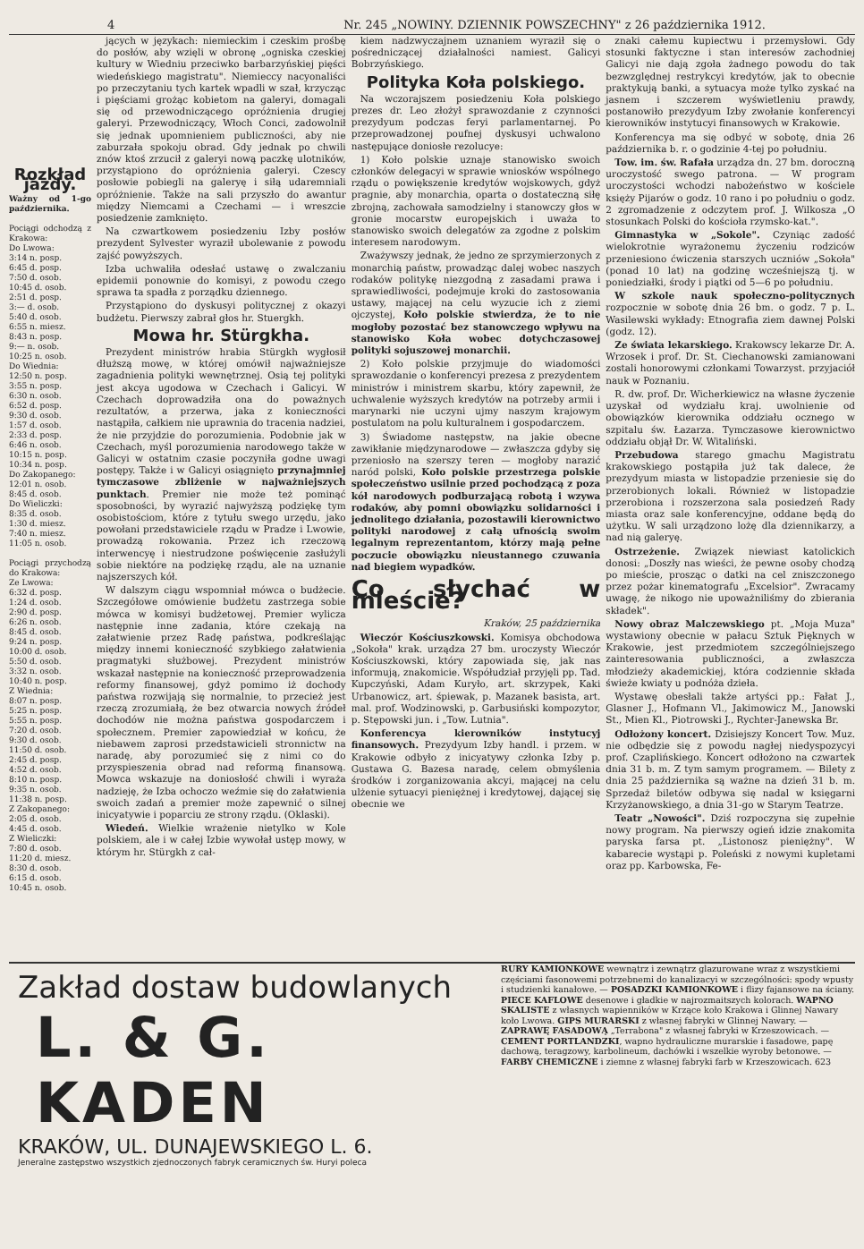4 Nr. 245 „NOWINY. DZIENNIK POWSZECHNY" z 26 października 1912.
Rozkład jazdy.
Ważny od 1-go października.
Pociągi odchodzą z Krakowa:
Do Lwowa:
3:14 n. posp.
6:45 d. posp.
7:50 d. osob.
10:45 d. osob.
2:51 d. posp.
3:— d. osob.
5:40 d. osob.
6:55 n. miesz.
8:43 n. posp.
9:— n. osob.
10:25 n. osob.
Do Wiednia:
12:50 n. posp.
3:55 n. posp.
6:30 n. osob.
6:52 d. posp.
9:30 d. osob.
1:57 d. osob.
2:33 d. posp.
6:46 n. osob.
10:15 n. posp.
10:34 n. posp.
Do Zakopanego:
12:01 n. osob.
8:45 d. osob.
Do Wieliczki:
8:35 d. osob.
1:30 d. miesz.
7:40 n. miesz.
11:05 n. osob.
Pociągi przychodzą do Krakowa:
Ze Lwowa:
6:32 d. posp.
1:24 d. osob.
2:90 d. posp.
6:26 n. osob.
8:45 d. osob.
9:24 n. posp.
10:00 d. osob.
5:50 d. osob.
3:32 n. osob.
10:40 n. posp.
Z Wiednia:
8:07 n. posp.
5:25 n. posp.
5:55 n. posp.
7:20 d. osob.
9:30 d. osob.
11:50 d. osob.
2:45 d. posp.
4:52 d. osob.
8:10 n. posp.
9:35 n. osob.
11:38 n. posp.
Z Zakopanego:
2:05 d. osob.
4:45 d. osob.
Z Wieliczki:
7:80 d. osob.
11:20 d. miesz.
8:30 d. osob.
6:15 d. osob.
10:45 n. osob.
jących w językach: niemieckim i czeskim prośbę do posłów, aby wzięli w obronę „ogniska czeskiej kultury w Wiedniu przeciwko barbarzyńskiej pięści wiedeńskiego magistratu". Niemieccy nacyonaliści po przeczytaniu tych kartek wpadli w szał, krzycząc i pięściami grożąc kobietom na galeryi, domagali się od przewodniczącego opróżnienia drugiej galeryi. Przewodniczący, Włoch Conci, zadowolnił się jednak upomnieniem publiczności, aby nie zaburzała spokoju obrad. Gdy jednak po chwili znów ktoś zrzucił z galeryi nową paczkę ulotników, przystąpiono do opróżnienia galeryi. Czescy posłowie pobiegli na galeryę i siłą udaremniali opróżnienie. Także na sali przyszło do awantur między Niemcami a Czechami — i wreszcie posiedzenie zamknięto.
Na czwartkowem posiedzeniu Izby posłów prezydent Sylvester wyraził ubolewanie z powodu zajść powyższych.
Izba uchwaliła odesłać ustawę o zwalczaniu epidemii ponownie do komisyi, z powodu czego sprawa ta spadła z porządku dziennego.
Przystąpiono do dyskusyi politycznej z okazyi budżetu. Pierwszy zabrał głos hr. Stuergkh.
Mowa hr. Stürgkha.
Prezydent ministrów hrabia Stürgkh wygłosił dłuższą mowę, w której omówił najważniejsze zagadnienia polityki wewnętrznej. Osią tej polityki jest akcya ugodowa w Czechach i Galicyi. W Czechach doprowadziła ona do poważnych rezultatów, a przerwa, jaka z konieczności nastąpiła, całkiem nie uprawnia do tracenia nadziei, że nie przyjdzie do porozumienia. Podobnie jak w Czechach, myśl porozumienia narodowego także w Galicyi w ostatnim czasie poczyniła godne uwagi postępy. Także i w Galicyi osiągnięto przynajmniej tymczasowe zbliżenie w najważniejszych punktach. Premier nie może też pominąć sposobności, by wyrazić najwyższą podziękę tym osobistościom, które z tytułu swego urzędu, jako powołani przedstawiciele rządu w Pradze i Lwowie, prowadzą rokowania. Przez ich rzeczową interwencyę i niestrudzone poświęcenie zasłużyli sobie niektóre na podziękę rządu, ale na uznanie najszerszych kół.
W dalszym ciągu wspomniał mówca o budżecie. Szczegółowe omówienie budżetu zastrzega sobie mówca w komisyi budżetowej. Premier wylicza następnie inne zadania, które czekają na załatwienie przez Radę państwa, podkreślając między innemi konieczność szybkiego załatwienia pragmatyki służbowej. Prezydent ministrów wskazał następnie na konieczność przeprowadzenia reformy finansowej, gdyż pomimo iż dochody państwa rozwijają się normalnie, to przecież jest rzeczą zrozumiałą, że bez otwarcia nowych źródeł dochodów nie można państwa gospodarczem i społecznem. Premier zapowiedział w końcu, że niebawem zaprosi przedstawicieli stronnictw na naradę, aby porozumieć się z nimi co do przyspieszenia obrad nad reformą finansową. Mowca wskazuje na doniosłość chwili i wyraża nadzieję, że Izba ochoczo weźmie się do załatwienia swoich zadań a premier może zapewnić o silnej inicyatywie i poparciu ze strony rządu. (Oklaski).
Wiedeń. Wielkie wrażenie nietylko w Kole polskiem, ale i w całej Izbie wywołał ustęp mowy, w którym hr. Stürgkh z cał-
kiem nadzwyczajnem uznaniem wyraził się o pośredniczącej działalności namiest. Galicyi Bobrzyńskiego.
Polityka Koła polskiego.
Na wczorajszem posiedzeniu Koła polskiego prezes dr. Leo złożył sprawozdanie z czynności prezydyum podczas feryi parlamentarnej. Po przeprowadzonej poufnej dyskusyi uchwalono następujące doniosłe rezolucye:
1) Koło polskie uznaje stanowisko swoich członków delegacyi w sprawie wniosków wspólnego rządu o powiększenie kredytów wojskowych, gdyż pragnie, aby monarchia, oparta o dostateczną siłę zbrojną, zachowała samodzielny i stanowczy głos w gronie mocarstw europejskich i uważa to stanowisko swoich delegatów za zgodne z polskim interesem narodowym.
Zważywszy jednak, że jedno ze sprzymierzonych z monarchią państw, prowadząc dalej wobec naszych rodaków politykę niezgodną z zasadami prawa i sprawiedliwości, podejmuje kroki do zastosowania ustawy, mającej na celu wyzucie ich z ziemi ojczystej, Koło polskie stwierdza, że to nie mogłoby pozostać bez stanowczego wpływu na stanowisko Koła wobec dotychczasowej polityki sojuszowej monarchii.
2) Koło polskie przyjmuje do wiadomości sprawozdanie o konferencyi prezesa z prezydentem ministrów i ministrem skarbu, który zapewnił, że uchwalenie wyższych kredytów na potrzeby armii i marynarki nie uczyni ujmy naszym krajowym postulatom na polu kulturalnem i gospodarczem.
3) Świadome następstw, na jakie obecne zawikłanie międzynarodowe — zwłaszcza gdyby się przeniosło na szerszy teren — mogłoby narazić naród polski, Koło polskie przestrzega polskie społeczeństwo usilnie przed pochodzącą z poza kół narodowych podburzającą robotą i wzywa rodaków, aby pomni obowiązku solidarności i jednolitego działania, pozostawili kierownictwo polityki narodowej z całą ufnością swoim legalnym reprezentantom, którzy mają pełne poczucie obowiązku nieustannego czuwania nad biegiem wypadków.
Co słychać w mieście?
Kraków, 25 października
Wieczór Kościuszkowski. Komisya obchodowa „Sokoła" krak. urządza 27 bm. uroczysty Wieczór Kościuszkowski, który zapowiada się, jak nas informują, znakomicie. Współudział przyjęli pp. Tad. Kupczyński, Adam Kuryło, art. skrzypek, Kaki Urbanowicz, art. śpiewak, p. Mazanek basista, art. mal. prof. Wodzinowski, p. Garbusiński kompozytor, p. Stępowski jun. i „Tow. Lutnia".
Konferencya kierowników instytucyj finansowych. Prezydyum Izby handl. i przem. w Krakowie odbyło z inicyatywy członka Izby p. Gustawa G. Bazesa naradę, celem obmyślenia środków i zorganizowania akcyi, mającej na celu ulżenie sytuacyi pieniężnej i kredytowej, dającej się obecnie we
znaki całemu kupiectwu i przemysłowi. Gdy stosunki faktyczne i stan interesów zachodniej Galicyi nie dają zgoła żadnego powodu do tak bezwzględnej restrykcyi kredytów, jak to obecnie praktykują banki, a sytuacya może tylko zyskać na jasnem i szczerem wyświetleniu prawdy, postanowiło prezydyum Izby zwołanie konferencyi kierowników instytucyi finansowych w Krakowie.
Konferencya ma się odbyć w sobotę, dnia 26 października b. r. o godzinie 4-tej po południu.
Tow. im. św. Rafała urządza dn. 27 bm. doroczną uroczystość swego patrona. — W program uroczystości wchodzi nabożeństwo w kościele księży Pijarów o godz. 10 rano i po południu o godz. 2 zgromadzenie z odczytem prof. J. Wilkosza „O stosunkach Polski do kościoła rzymsko-kat.".
Gimnastyka w „Sokole". Czyniąc zadość wielokrotnie wyrażonemu życzeniu rodziców przeniesiono ćwiczenia starszych uczniów „Sokoła" (ponad 10 lat) na godzinę wcześniejszą tj. w poniedziałki, środy i piątki od 5—6 po południu.
W szkole nauk społeczno-politycznych rozpocznie w sobotę dnia 26 bm. o godz. 7 p. L. Wasilewski wykłady: Etnografia ziem dawnej Polski (godz. 12).
Ze świata lekarskiego. Krakowscy lekarze Dr. A. Wrzosek i prof. Dr. St. Ciechanowski zamianowani zostali honorowymi członkami Towarzyst. przyjaciół nauk w Poznaniu.
R. dw. prof. Dr. Wicherkiewicz na własne życzenie uzyskał od wydziału kraj. uwolnienie od obowiązków kierownika oddziału ocznego w szpitalu św. Łazarza. Tymczasowe kierownictwo oddziału objął Dr. W. Witaliński.
Przebudowa starego gmachu Magistratu krakowskiego postąpiła już tak dalece, że prezydyum miasta w listopadzie przeniesie się do przerobionych lokali. Również w listopadzie przerobiona i rozszerzona sala posiedzeń Rady miasta oraz sale konferencyjne, oddane będą do użytku. W sali urządzono lożę dla dziennikarzy, a nad nią galeryę.
Ostrzeżenie. Związek niewiast katolickich donosi: „Doszły nas wieści, że pewne osoby chodzą po mieście, prosząc o datki na cel zniszczonego przez pożar kinematografu „Excelsior". Zwracamy uwagę, że nikogo nie upoważniliśmy do zbierania składek".
Nowy obraz Malczewskiego pt. „Moja Muza" wystawiony obecnie w pałacu Sztuk Pięknych w Krakowie, jest przedmiotem szczególniejszego zainteresowania publiczności, a zwłaszcza młodzieży akademickiej, która codziennie składa świeże kwiaty u podnóża dzieła.
Wystawę obesłali także artyści pp.: Fałat J., Glasner J., Hofmann Vl., Jakimowicz M., Janowski St., Mien Kl., Piotrowski J., Rychter-Janewska Br.
Odłożony koncert. Dzisiejszy Koncert Tow. Muz. nie odbędzie się z powodu nagłej niedyspozycyi prof. Czaplińskiego. Koncert odłożono na czwartek dnia 31 b. m. Z tym samym programem. — Bilety z dnia 25 października są ważne na dzień 31 b. m. Sprzedaż biletów odbywa się nadal w księgarni Krzyżanowskiego, a dnia 31-go w Starym Teatrze.
Teatr „Nowości". Dziś rozpoczyna się zupełnie nowy program. Na pierwszy ogień idzie znakomita paryska farsa pt. „Listonosz pieniężny". W kabarecie wystąpi p. Poleński z nowymi kupletami oraz pp. Karbowska, Fe-
Zakład dostaw budowlanych
L. & G. KADEN
KRAKÓW, UL. DUNAJEWSKIEGO L. 6.
Jeneralne zastępstwo wszystkich zjednoczonych fabryk ceramicznych św. Huryi poleca
RURY KAMIONKOWE wewnątrz i zewnątrz glazurowane wraz z wszystkiemi częściami fasonowemi potrzebnemi do kanalizacyi w szczególności: spody wpusty i studzienki kanałowe. — POSADZKI KAMIONKOWE i flizy fajansowe na ściany. PIECE KAFLOWE desenowe i gładkie w najrozmaitszych kolorach. WAPNO SKALISTE z własnych wapienników w Krzące koło Krakowa i Glinnej Nawary koło Lwowa. GIPS MURARSKI z własnej fabryki w Glinnej Nawary. — ZAPRAWĘ FASADOWĄ „Terrabona" z własnej fabryki w Krzeszowicach. — CEMENT PORTLANDZKI, wapno hydrauliczne murarskie i fasadowe, papę dachową, teragzowy, karbolineum, dachówki i wszelkie wyroby betonowe. — FARBY CHEMICZNE i ziemne z własnej fabryki farb w Krzeszowicach. 623